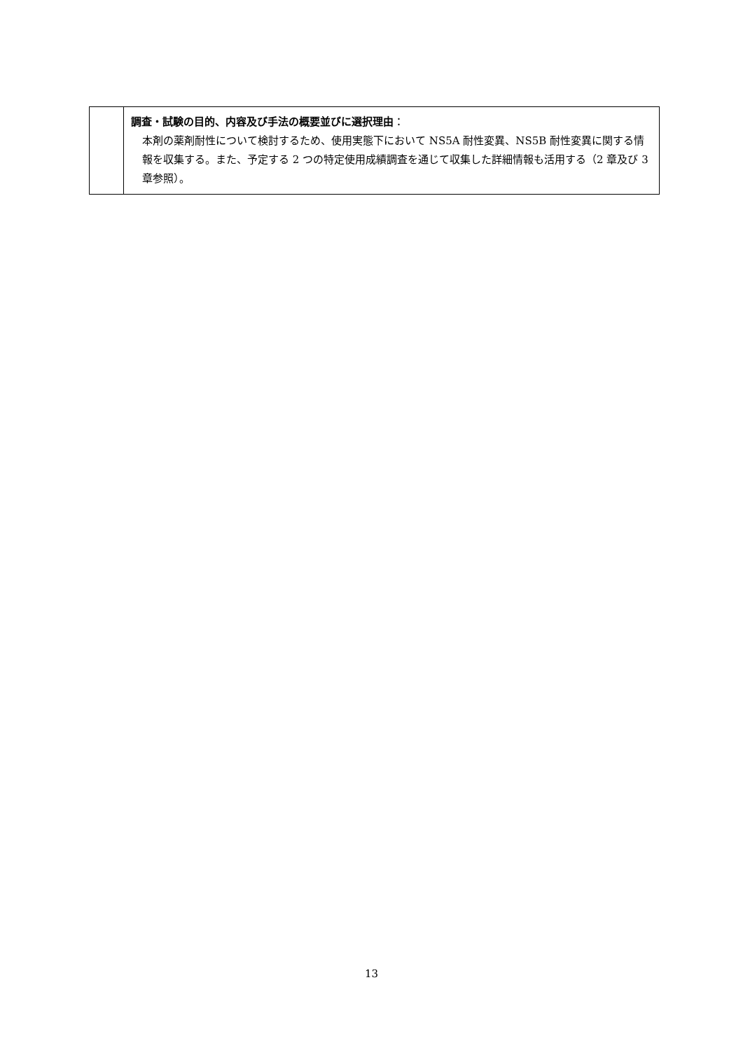| | 調査・試験の目的、内容及び手法の概要並びに選択理由 ： 本剤の薬剤耐性について検討するため、使用実態下において NS5A 耐性変異、NS5B 耐性変異に関する情報を収集する。また、予定する 2 つの特定使用成績調査を通じて収集した詳細情報も活用する（2 章及び 3 章参照）。 |
13